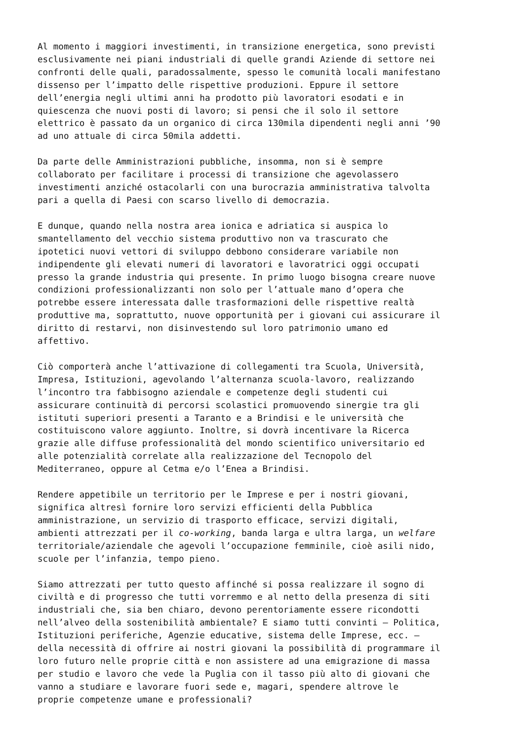Al momento i maggiori investimenti, in transizione energetica, sono previsti esclusivamente nei piani industriali di quelle grandi Aziende di settore nei confronti delle quali, paradossalmente, spesso le comunità locali manifestano dissenso per l’impatto delle rispettive produzioni. Eppure il settore dell’energia negli ultimi anni ha prodotto più lavoratori esodati e in quiescenza che nuovi posti di lavoro; si pensi che il solo il settore elettrico è passato da un organico di circa 130mila dipendenti negli anni ’90 ad uno attuale di circa 50mila addetti.
Da parte delle Amministrazioni pubbliche, insomma, non si è sempre collaborato per facilitare i processi di transizione che agevolassero investimenti anziché ostacolarli con una burocrazia amministrativa talvolta pari a quella di Paesi con scarso livello di democrazia.
E dunque, quando nella nostra area ionica e adriatica si auspica lo smantellamento del vecchio sistema produttivo non va trascurato che ipotetici nuovi vettori di sviluppo debbono considerare variabile non indipendente gli elevati numeri di lavoratori e lavoratrici oggi occupati presso la grande industria qui presente. In primo luogo bisogna creare nuove condizioni professionalizzanti non solo per l’attuale mano d’opera che potrebbe essere interessata dalle trasformazioni delle rispettive realtà produttive ma, soprattutto, nuove opportunità per i giovani cui assicurare il diritto di restarvi, non disinvestendo sul loro patrimonio umano ed affettivo.
Ciò comporterà anche l’attivazione di collegamenti tra Scuola, Università, Impresa, Istituzioni, agevolando l’alternanza scuola-lavoro, realizzando l’incontro tra fabbisogno aziendale e competenze degli studenti cui assicurare continuità di percorsi scolastici promuovendo sinergie tra gli istituti superiori presenti a Taranto e a Brindisi e le università che costituiscono valore aggiunto. Inoltre, si dovrà incentivare la Ricerca grazie alle diffuse professionalità del mondo scientifico universitario ed alle potenzialità correlate alla realizzazione del Tecnopolo del Mediterraneo, oppure al Cetma e/o l’Enea a Brindisi.
Rendere appetibile un territorio per le Imprese e per i nostri giovani, significa altresì fornire loro servizi efficienti della Pubblica amministrazione, un servizio di trasporto efficace, servizi digitali, ambienti attrezzati per il co-working, banda larga e ultra larga, un welfare territoriale/aziendale che agevoli l’occupazione femminile, cioè asili nido, scuole per l’infanzia, tempo pieno.
Siamo attrezzati per tutto questo affinché si possa realizzare il sogno di civiltà e di progresso che tutti vorremmo e al netto della presenza di siti industriali che, sia ben chiaro, devono perentoriamente essere ricondotti nell’alveo della sostenibilità ambientale? E siamo tutti convinti – Politica, Istituzioni periferiche, Agenzie educative, sistema delle Imprese, ecc. – della necessità di offrire ai nostri giovani la possibilità di programmare il loro futuro nelle proprie città e non assistere ad una emigrazione di massa per studio e lavoro che vede la Puglia con il tasso più alto di giovani che vanno a studiare e lavorare fuori sede e, magari, spendere altrove le proprie competenze umane e professionali?